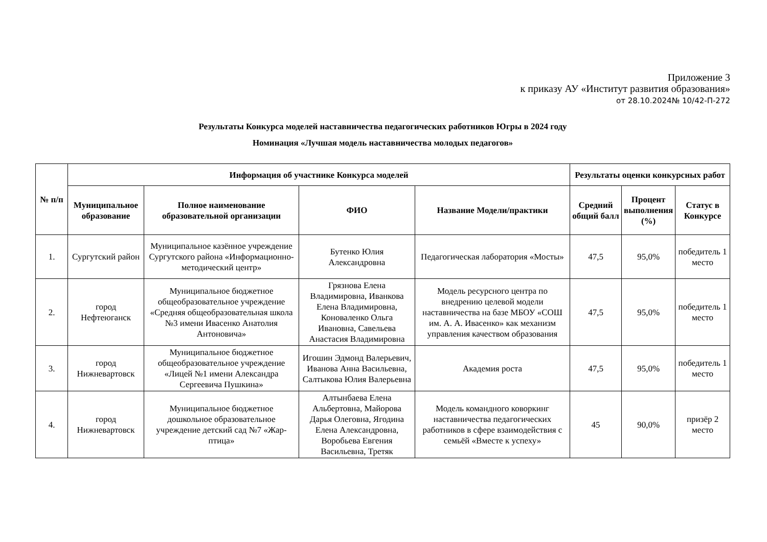Приложение 3
к приказу АУ «Институт развития образования»
от 28.10.2024№ 10/42-П-272
Результаты Конкурса моделей наставничества педагогических работников Югры в 2024 году
Номинация «Лучшая модель наставничества молодых педагогов»
| № п/п | Информация об участнике Конкурса моделей | | | | Результаты оценки конкурсных работ | | |
| --- | --- | --- | --- | --- | --- | --- | --- |
| | Муниципальное образование | Полное наименование образовательной организации | ФИО | Название Модели/практики | Средний общий балл | Процент выполнения (%) | Статус в Конкурсе |
| 1. | Сургутский район | Муниципальное казённое учреждение Сургутского района «Информационно-методический центр» | Бутенко Юлия Александровна | Педагогическая лаборатория «Мосты» | 47,5 | 95,0% | победитель 1 место |
| 2. | город Нефтеюганск | Муниципальное бюджетное общеобразовательное учреждение «Средняя общеобразовательная школа №3 имени Ивасенко Анатолия Антоновича» | Грязнова Елена Владимировна, Иванкова Елена Владимировна, Коноваленко Ольга Ивановна, Савельева Анастасия Владимировна | Модель ресурсного центра по внедрению целевой модели наставничества на базе МБОУ «СОШ им. А. А. Ивасенко» как механизм управления качеством образования | 47,5 | 95,0% | победитель 1 место |
| 3. | город Нижневартовск | Муниципальное бюджетное общеобразовательное учреждение «Лицей №1 имени Александра Сергеевича Пушкина» | Игошин Эдмонд Валерьевич, Иванова Анна Васильевна, Салтыкова Юлия Валерьевна | Академия роста | 47,5 | 95,0% | победитель 1 место |
| 4. | город Нижневартовск | Муниципальное бюджетное дошкольное образовательное учреждение детский сад №7 «Жар-птица» | Алтынбаева Елена Альбертовна, Майорова Дарья Олеговна, Ягодина Елена Александровна, Воробьева Евгения Васильевна, Третяк | Модель командного коворкинг наставничества педагогических работников в сфере взаимодействия с семьёй «Вместе к успеху» | 45 | 90,0% | призёр 2 место |